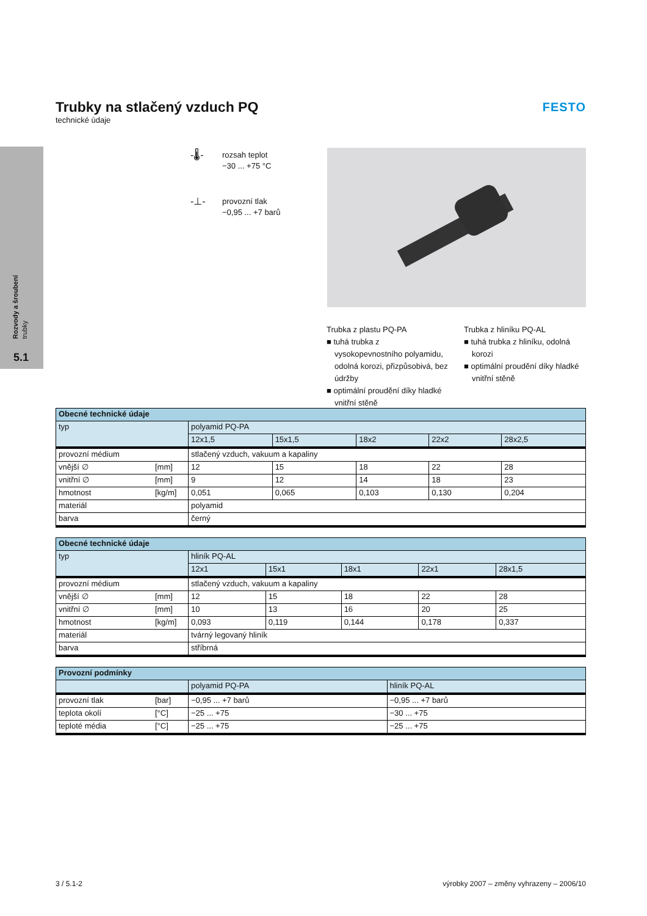Rozvody a šroubení
trubky
5.1
Trubky na stlačený vzduch PQ
technické údaje
FESTO
-🌡-
rozsah teplot
−30 ... +75 °C
-⊥-
provozní tlak
−0,95 ... +7 barů
Trubka z plastu PQ-PA
■ tuhá trubka z vysokopevnostního polyamidu, odolná korozi, přizpůsobivá, bez údržby
■ optimální proudění díky hladké vnitřní stěně
Trubka z hliníku PQ-AL
■ tuhá trubka z hliníku, odolná korozi
■ optimální proudění díky hladké vnitřní stěně
| Obecné technické údaje | | | | | | |
| --- | --- | --- | --- | --- | --- | --- |
| typ | | polyamid PQ-PA | | | | |
| | | 12x1,5 | 15x1,5 | 18x2 | 22x2 | 28x2,5 |
| provozní médium | | stlačený vzduch, vakuum a kapaliny | | | | |
| vnější ∅ | [mm] | 12 | 15 | 18 | 22 | 28 |
| vnitřní ∅ | [mm] | 9 | 12 | 14 | 18 | 23 |
| hmotnost | [kg/m] | 0,051 | 0,065 | 0,103 | 0,130 | 0,204 |
| materiál | | polyamid | | | | |
| barva | | černý | | | | |
| Obecné technické údaje | | | | | | |
| --- | --- | --- | --- | --- | --- | --- |
| typ | | hliník PQ-AL | | | | |
| | | 12x1 | 15x1 | 18x1 | 22x1 | 28x1,5 |
| provozní médium | | stlačený vzduch, vakuum a kapaliny | | | | |
| vnější ∅ | [mm] | 12 | 15 | 18 | 22 | 28 |
| vnitřní ∅ | [mm] | 10 | 13 | 16 | 20 | 25 |
| hmotnost | [kg/m] | 0,093 | 0,119 | 0,144 | 0,178 | 0,337 |
| materiál | | tvárný legovaný hliník | | | | |
| barva | | stříbrná | | | | |
| Provozní podmínky | | | |
| --- | --- | --- | --- |
| | | polyamid PQ-PA | hliník PQ-AL |
| provozní tlak | [bar] | −0,95 ... +7 barů | −0,95 ... +7 barů |
| teplota okolí | [°C] | −25 ... +75 | −30 ... +75 |
| teploté média | [°C] | −25 ... +75 | −25 ... +75 |
3 / 5.1-2 výrobky 2007 – změny vyhrazeny – 2006/10